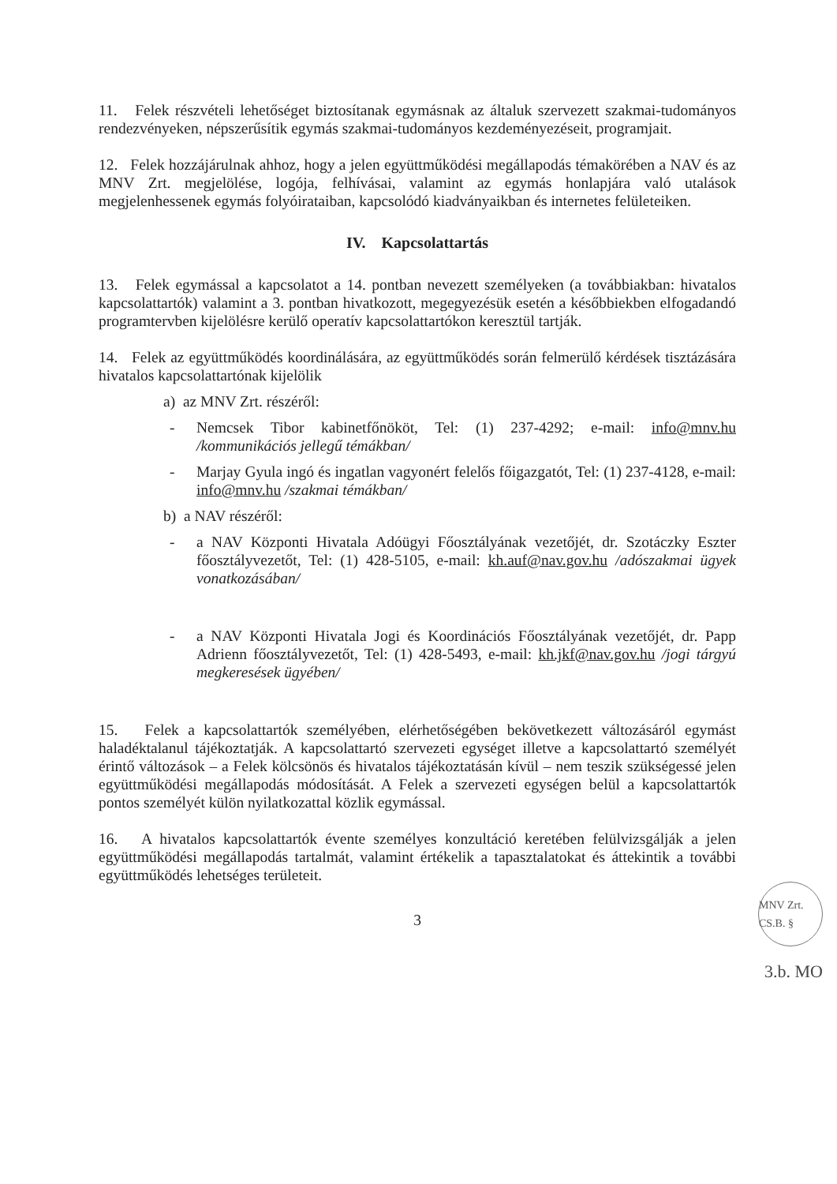11. Felek részvételi lehetőséget biztosítanak egymásnak az általuk szervezett szakmai-tudományos rendezvényeken, népszerűsítik egymás szakmai-tudományos kezdeményezéseit, programjait.
12. Felek hozzájárulnak ahhoz, hogy a jelen együttműködési megállapodás témakörében a NAV és az MNV Zrt. megjelölése, logója, felhívásai, valamint az egymás honlapjára való utalások megjelenhessenek egymás folyóirataiban, kapcsolódó kiadványaikban és internetes felületeiken.
IV. Kapcsolattartás
13. Felek egymással a kapcsolatot a 14. pontban nevezett személyeken (a továbbiakban: hivatalos kapcsolattartók) valamint a 3. pontban hivatkozott, megegyezésük esetén a későbbiekben elfogadandó programtervben kijelölésre kerülő operatív kapcsolattartókon keresztül tartják.
14. Felek az együttműködés koordinálására, az együttműködés során felmerülő kérdések tisztázására hivatalos kapcsolattartónak kijelölik
a) az MNV Zrt. részéről:
- Nemcsek Tibor kabinetfőnököt, Tel: (1) 237-4292; e-mail: info@mnv.hu /kommunikációs jellegű témákban/
- Marjay Gyula ingó és ingatlan vagyonért felelős főigazgatót, Tel: (1) 237-4128, e-mail: info@mnv.hu /szakmai témákban/
b) a NAV részéről:
- a NAV Központi Hivatala Adóügyi Főosztályának vezetőjét, dr. Szotáczky Eszter főosztályvezetőt, Tel: (1) 428-5105, e-mail: kh.auf@nav.gov.hu /adószakmai ügyek vonatkozásában/
- a NAV Központi Hivatala Jogi és Koordinációs Főosztályának vezetőjét, dr. Papp Adrienn főosztályvezetőt, Tel: (1) 428-5493, e-mail: kh.jkf@nav.gov.hu /jogi tárgyú megkeresések ügyében/
15. Felek a kapcsolattartók személyében, elérhetőségében bekövetkezett változásáról egymást haladéktalanul tájékoztatják. A kapcsolattartó szervezeti egységet illetve a kapcsolattartó személyét érintő változások – a Felek kölcsönös és hivatalos tájékoztatásán kívül – nem teszik szükségessé jelen együttműködési megállapodás módosítását. A Felek a szervezeti egységen belül a kapcsolattartók pontos személyét külön nyilatkozattal közlik egymással.
16. A hivatalos kapcsolattartók évente személyes konzultáció keretében felülvizsgálják a jelen együttműködési megállapodás tartalmát, valamint értékelik a tapasztalatokat és áttekintik a további együttműködés lehetséges területeit.
3
MNV Zrt. CS.B. §
3.b. MO